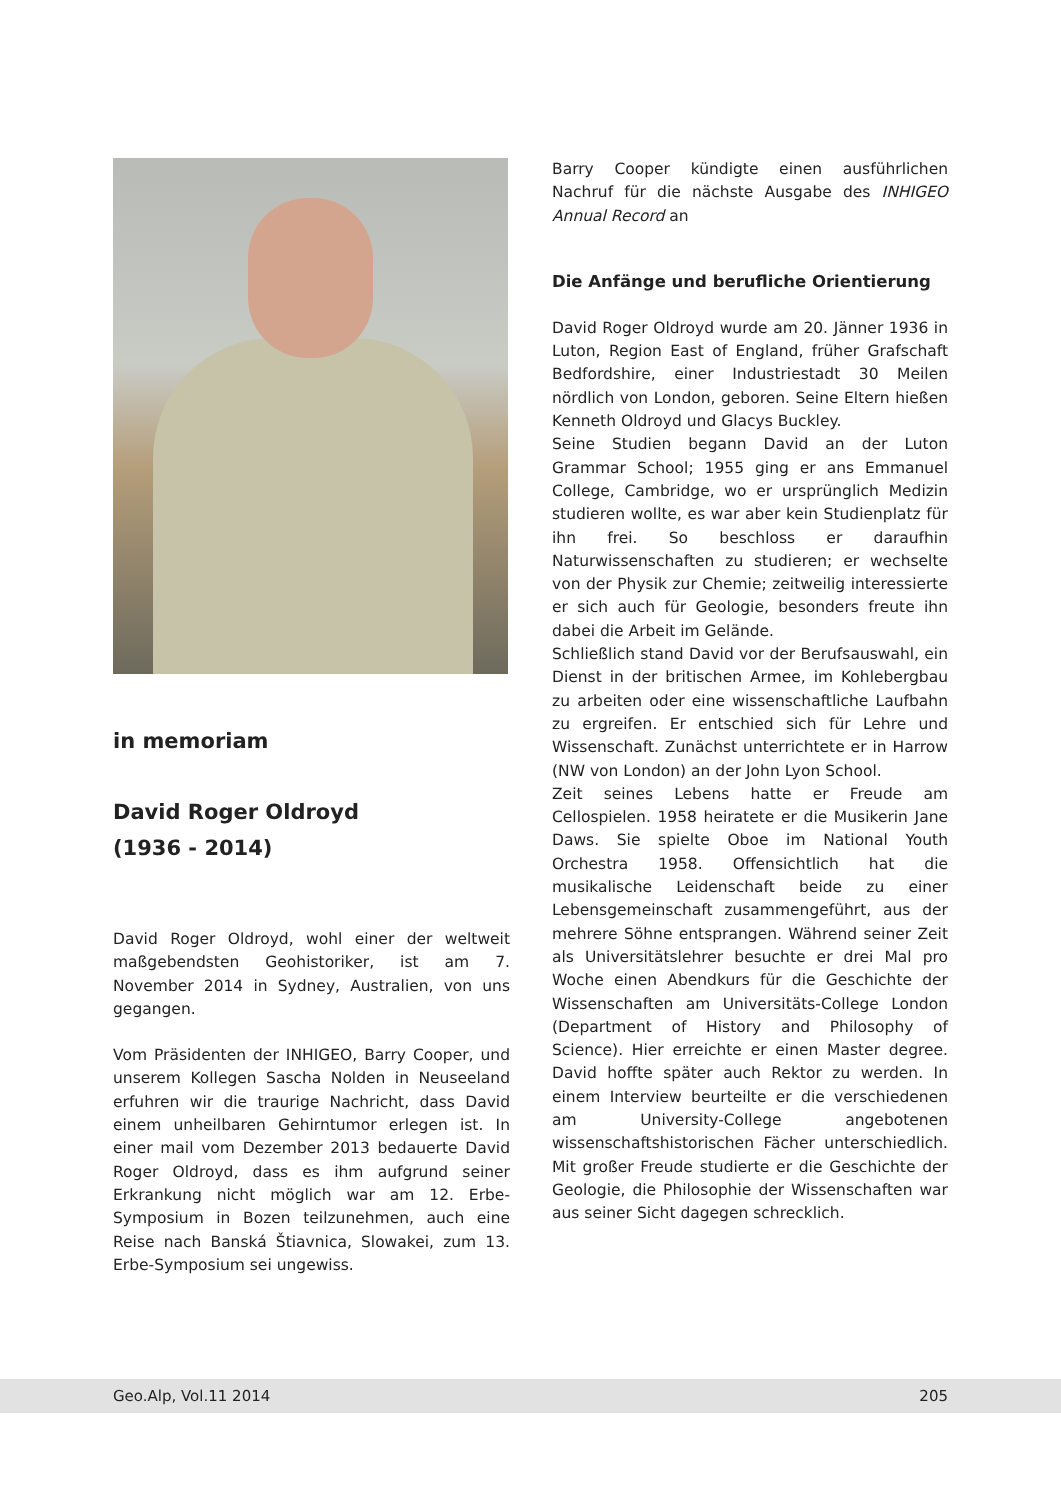in memoriam
David Roger Oldroyd
(1936 - 2014)
David Roger Oldroyd, wohl einer der weltweit maßgebendsten Geohistoriker, ist am 7. November 2014 in Sydney, Australien, von uns gegangen.
Vom Präsidenten der INHIGEO, Barry Cooper, und unserem Kollegen Sascha Nolden in Neuseeland erfuhren wir die traurige Nachricht, dass David einem unheilbaren Gehirntumor erlegen ist. In einer mail vom Dezember 2013 bedauerte David Roger Oldroyd, dass es ihm aufgrund seiner Erkrankung nicht möglich war am 12. Erbe-Symposium in Bozen teilzunehmen, auch eine Reise nach Banská Štiavnica, Slowakei, zum 13. Erbe-Symposium sei ungewiss.
Barry Cooper kündigte einen ausführlichen Nachruf für die nächste Ausgabe des INHIGEO Annual Record an
Die Anfänge und berufliche Orientierung
David Roger Oldroyd wurde am 20. Jänner 1936 in Luton, Region East of England, früher Grafschaft Bedfordshire, einer Industriestadt 30 Meilen nördlich von London, geboren. Seine Eltern hießen Kenneth Oldroyd und Glacys Buckley.
Seine Studien begann David an der Luton Grammar School; 1955 ging er ans Emmanuel College, Cambridge, wo er ursprünglich Medizin studieren wollte, es war aber kein Studienplatz für ihn frei. So beschloss er daraufhin Naturwissenschaften zu studieren; er wechselte von der Physik zur Chemie; zeitweilig interessierte er sich auch für Geologie, besonders freute ihn dabei die Arbeit im Gelände.
Schließlich stand David vor der Berufsauswahl, ein Dienst in der britischen Armee, im Kohlebergbau zu arbeiten oder eine wissenschaftliche Laufbahn zu ergreifen. Er entschied sich für Lehre und Wissenschaft. Zunächst unterrichtete er in Harrow (NW von London) an der John Lyon School.
Zeit seines Lebens hatte er Freude am Cellospielen. 1958 heiratete er die Musikerin Jane Daws. Sie spielte Oboe im National Youth Orchestra 1958. Offensichtlich hat die musikalische Leidenschaft beide zu einer Lebensgemeinschaft zusammengeführt, aus der mehrere Söhne entsprangen. Während seiner Zeit als Universitätslehrer besuchte er drei Mal pro Woche einen Abendkurs für die Geschichte der Wissenschaften am Universitäts-College London (Department of History and Philosophy of Science). Hier erreichte er einen Master degree. David hoffte später auch Rektor zu werden. In einem Interview beurteilte er die verschiedenen am University-College angebotenen wissenschaftshistorischen Fächer unterschiedlich. Mit großer Freude studierte er die Geschichte der Geologie, die Philosophie der Wissenschaften war aus seiner Sicht dagegen schrecklich.
Geo.Alp, Vol.11 2014 205